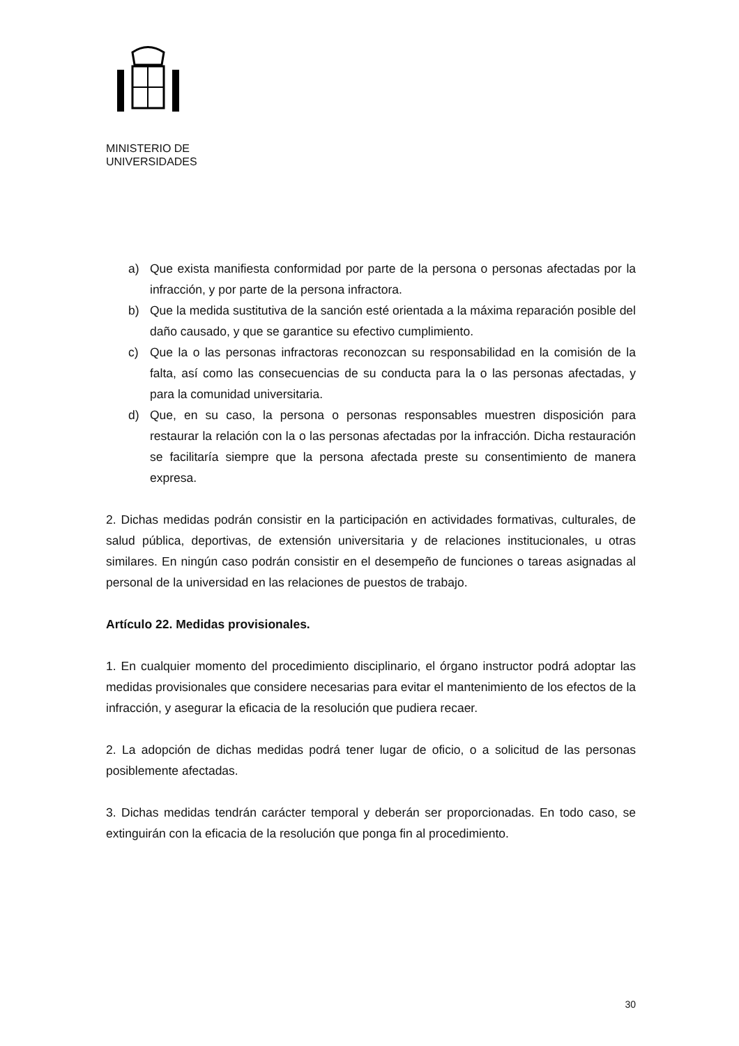MINISTERIO DE
UNIVERSIDADES
a) Que exista manifiesta conformidad por parte de la persona o personas afectadas por la infracción, y por parte de la persona infractora.
b) Que la medida sustitutiva de la sanción esté orientada a la máxima reparación posible del daño causado, y que se garantice su efectivo cumplimiento.
c) Que la o las personas infractoras reconozcan su responsabilidad en la comisión de la falta, así como las consecuencias de su conducta para la o las personas afectadas, y para la comunidad universitaria.
d) Que, en su caso, la persona o personas responsables muestren disposición para restaurar la relación con la o las personas afectadas por la infracción. Dicha restauración se facilitaría siempre que la persona afectada preste su consentimiento de manera expresa.
2. Dichas medidas podrán consistir en la participación en actividades formativas, culturales, de salud pública, deportivas, de extensión universitaria y de relaciones institucionales, u otras similares. En ningún caso podrán consistir en el desempeño de funciones o tareas asignadas al personal de la universidad en las relaciones de puestos de trabajo.
Artículo 22. Medidas provisionales.
1. En cualquier momento del procedimiento disciplinario, el órgano instructor podrá adoptar las medidas provisionales que considere necesarias para evitar el mantenimiento de los efectos de la infracción, y asegurar la eficacia de la resolución que pudiera recaer.
2. La adopción de dichas medidas podrá tener lugar de oficio, o a solicitud de las personas posiblemente afectadas.
3. Dichas medidas tendrán carácter temporal y deberán ser proporcionadas. En todo caso, se extinguirán con la eficacia de la resolución que ponga fin al procedimiento.
30